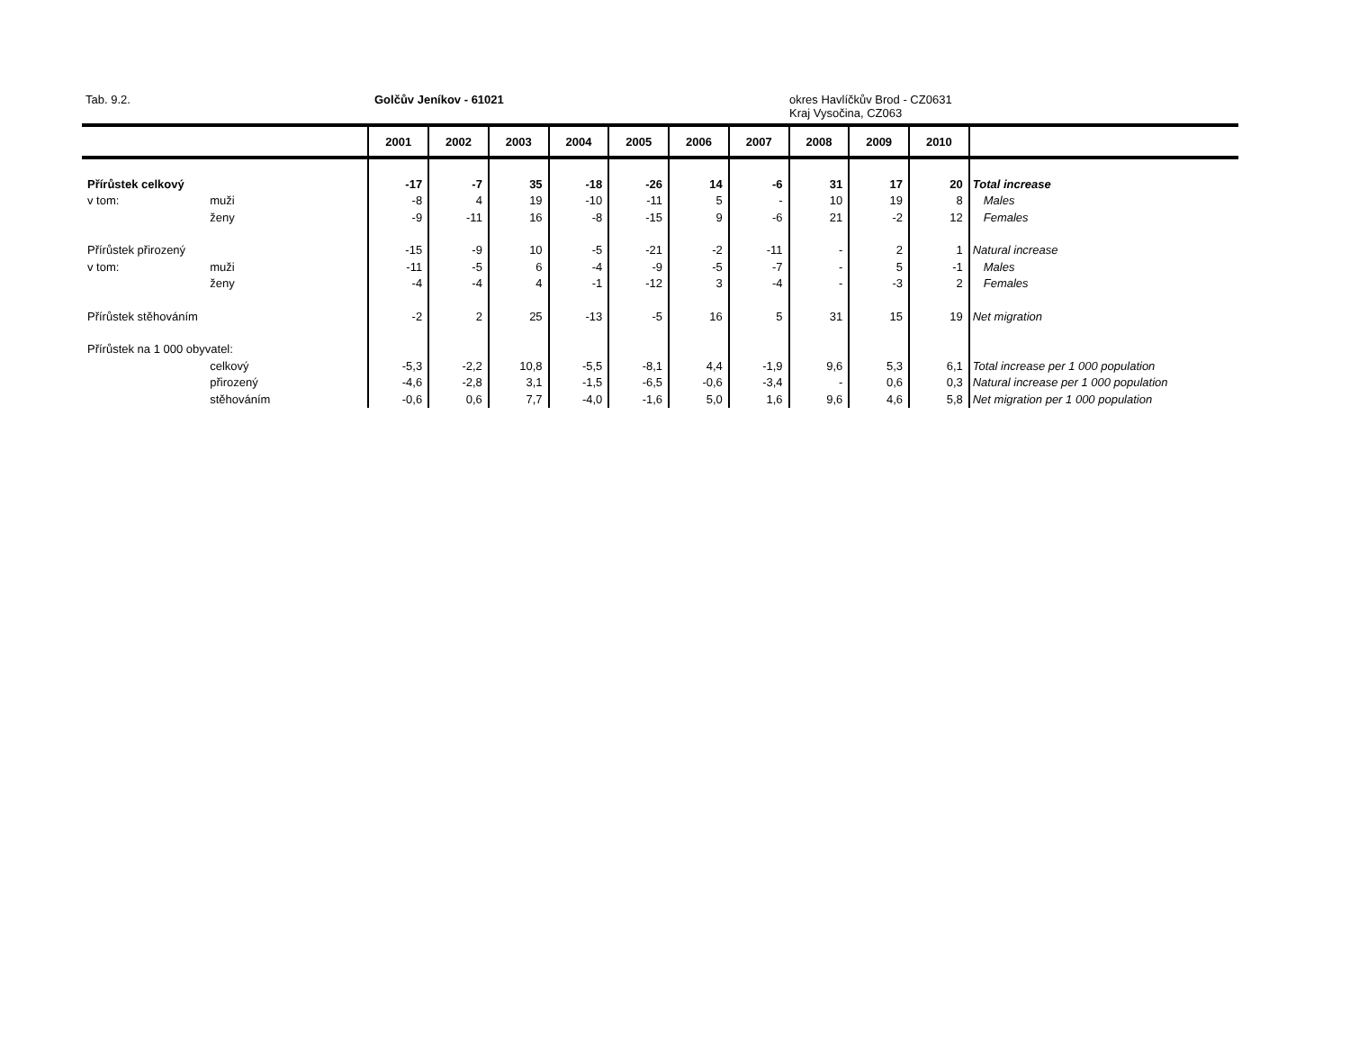Tab. 9.2. Golčův Jeníkov - 61021
okres Havlíčkův Brod - CZ0631
Kraj Vysočina, CZ063
| | | 2001 | 2002 | 2003 | 2004 | 2005 | 2006 | 2007 | 2008 | 2009 | 2010 | |
| --- | --- | --- | --- | --- | --- | --- | --- | --- | --- | --- | --- | --- |
| Přírůstek celkový | | -17 | -7 | 35 | -18 | -26 | 14 | -6 | 31 | 17 | 20 | Total increase |
| v tom: | muži | -8 | 4 | 19 | -10 | -11 | 5 | - | 10 | 19 | 8 | Males |
| | ženy | -9 | -11 | 16 | -8 | -15 | 9 | -6 | 21 | -2 | 12 | Females |
| Přírůstek přirozený | | -15 | -9 | 10 | -5 | -21 | -2 | -11 | - | 2 | 1 | Natural increase |
| v tom: | muži | -11 | -5 | 6 | -4 | -9 | -5 | -7 | - | 5 | -1 | Males |
| | ženy | -4 | -4 | 4 | -1 | -12 | 3 | -4 | - | -3 | 2 | Females |
| Přírůstek stěhováním | | -2 | 2 | 25 | -13 | -5 | 16 | 5 | 31 | 15 | 19 | Net migration |
| Přírůstek na 1 000 obyvatel: | | | | | | | | | | | | |
| | celkový | -5,3 | -2,2 | 10,8 | -5,5 | -8,1 | 4,4 | -1,9 | 9,6 | 5,3 | 6,1 | Total increase per 1 000 population |
| | přirozený | -4,6 | -2,8 | 3,1 | -1,5 | -6,5 | -0,6 | -3,4 | - | 0,6 | 0,3 | Natural increase per 1 000 population |
| | stěhováním | -0,6 | 0,6 | 7,7 | -4,0 | -1,6 | 5,0 | 1,6 | 9,6 | 4,6 | 5,8 | Net migration per 1 000 population |